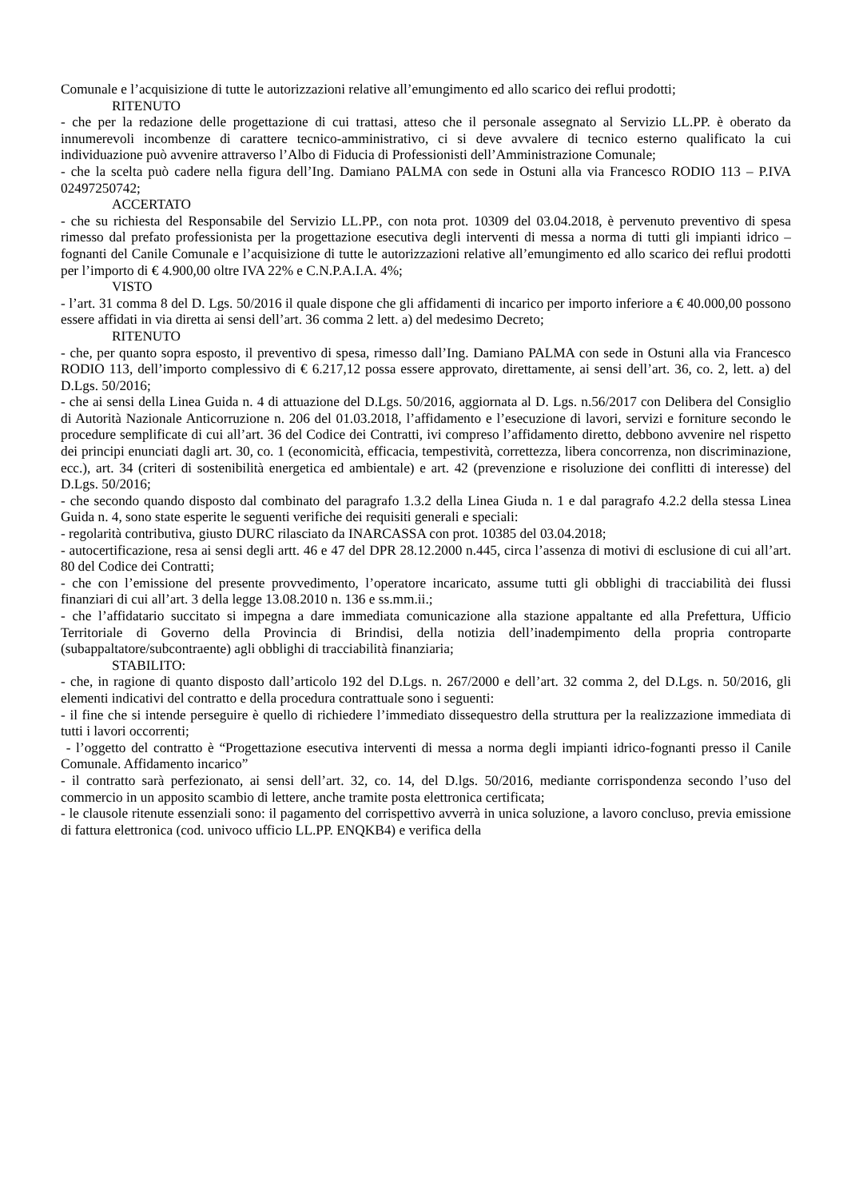Comunale e l’acquisizione di tutte le autorizzazioni relative all’emungimento ed allo scarico dei reflui prodotti;
RITENUTO
- che per la redazione delle progettazione di cui trattasi, atteso che il personale assegnato al Servizio LL.PP. è oberato da innumerevoli incombenze di carattere tecnico-amministrativo, ci si deve avvalere di tecnico esterno qualificato la cui individuazione può avvenire attraverso l’Albo di Fiducia di Professionisti dell’Amministrazione Comunale;
- che la scelta può cadere nella figura dell’Ing. Damiano PALMA con sede in Ostuni alla via Francesco RODIO 113 – P.IVA 02497250742;
ACCERTATO
- che su richiesta del Responsabile del Servizio LL.PP., con nota prot. 10309 del 03.04.2018, è pervenuto preventivo di spesa rimesso dal prefato professionista per la progettazione esecutiva degli interventi di messa a norma di tutti gli impianti idrico –fognanti del Canile Comunale e l’acquisizione di tutte le autorizzazioni relative all’emungimento ed allo scarico dei reflui prodotti per l’importo di € 4.900,00 oltre IVA 22% e C.N.P.A.I.A. 4%;
VISTO
- l’art. 31 comma 8 del D. Lgs. 50/2016 il quale dispone che gli affidamenti di incarico per importo inferiore a € 40.000,00 possono essere affidati in via diretta ai sensi dell’art. 36 comma 2 lett. a) del medesimo Decreto;
RITENUTO
- che, per quanto sopra esposto, il preventivo di spesa, rimesso dall’Ing. Damiano PALMA con sede in Ostuni alla via Francesco RODIO 113, dell’importo complessivo di € 6.217,12 possa essere approvato, direttamente, ai sensi dell’art. 36, co. 2, lett. a) del D.Lgs. 50/2016;
- che ai sensi della Linea Guida n. 4 di attuazione del D.Lgs. 50/2016, aggiornata al D. Lgs. n.56/2017 con Delibera del Consiglio di Autorità Nazionale Anticorruzione n. 206 del 01.03.2018, l’affidamento e l’esecuzione di lavori, servizi e forniture secondo le procedure semplificate di cui all’art. 36 del Codice dei Contratti, ivi compreso l’affidamento diretto, debbono avvenire nel rispetto dei principi enunciati dagli art. 30, co. 1 (economicità, efficacia, tempestività, correttezza, libera concorrenza, non discriminazione, ecc.), art. 34 (criteri di sostenibilità energetica ed ambientale) e art. 42 (prevenzione e risoluzione dei conflitti di interesse) del D.Lgs. 50/2016;
- che secondo quando disposto dal combinato del paragrafo 1.3.2 della Linea Giuda n. 1 e dal paragrafo 4.2.2 della stessa Linea Guida n. 4, sono state esperite le seguenti verifiche dei requisiti generali e speciali:
- regolarità contributiva, giusto DURC rilasciato da INARCASSA con prot. 10385 del 03.04.2018;
- autocertificazione, resa ai sensi degli artt. 46 e 47 del DPR 28.12.2000 n.445, circa l’assenza di motivi di esclusione di cui all’art. 80 del Codice dei Contratti;
- che con l’emissione del presente provvedimento, l’operatore incaricato, assume tutti gli obblighi di tracciabilità dei flussi finanziari di cui all’art. 3 della legge 13.08.2010 n. 136 e ss.mm.ii.;
- che l’affidatario succitato si impegna a dare immediata comunicazione alla stazione appaltante ed alla Prefettura, Ufficio Territoriale di Governo della Provincia di Brindisi, della notizia dell’inadempimento della propria controparte (subappaltatore/subcontraente) agli obblighi di tracciabilità finanziaria;
STABILITO:
- che, in ragione di quanto disposto dall’articolo 192 del D.Lgs. n. 267/2000 e dell’art. 32 comma 2, del D.Lgs. n. 50/2016, gli elementi indicativi del contratto e della procedura contrattuale sono i seguenti:
- il fine che si intende perseguire è quello di richiedere l’immediato dissequestro della struttura per la realizzazione immediata di tutti i lavori occorrenti;
- l’oggetto del contratto è “Progettazione esecutiva interventi di messa a norma degli impianti idrico-fognanti presso il Canile Comunale. Affidamento incarico”
- il contratto sarà perfezionato, ai sensi dell’art. 32, co. 14, del D.lgs. 50/2016, mediante corrispondenza secondo l’uso del commercio in un apposito scambio di lettere, anche tramite posta elettronica certificata;
- le clausole ritenute essenziali sono: il pagamento del corrispettivo avverrà in unica soluzione, a lavoro concluso, previa emissione di fattura elettronica (cod. univoco ufficio LL.PP. ENQKB4) e verifica della